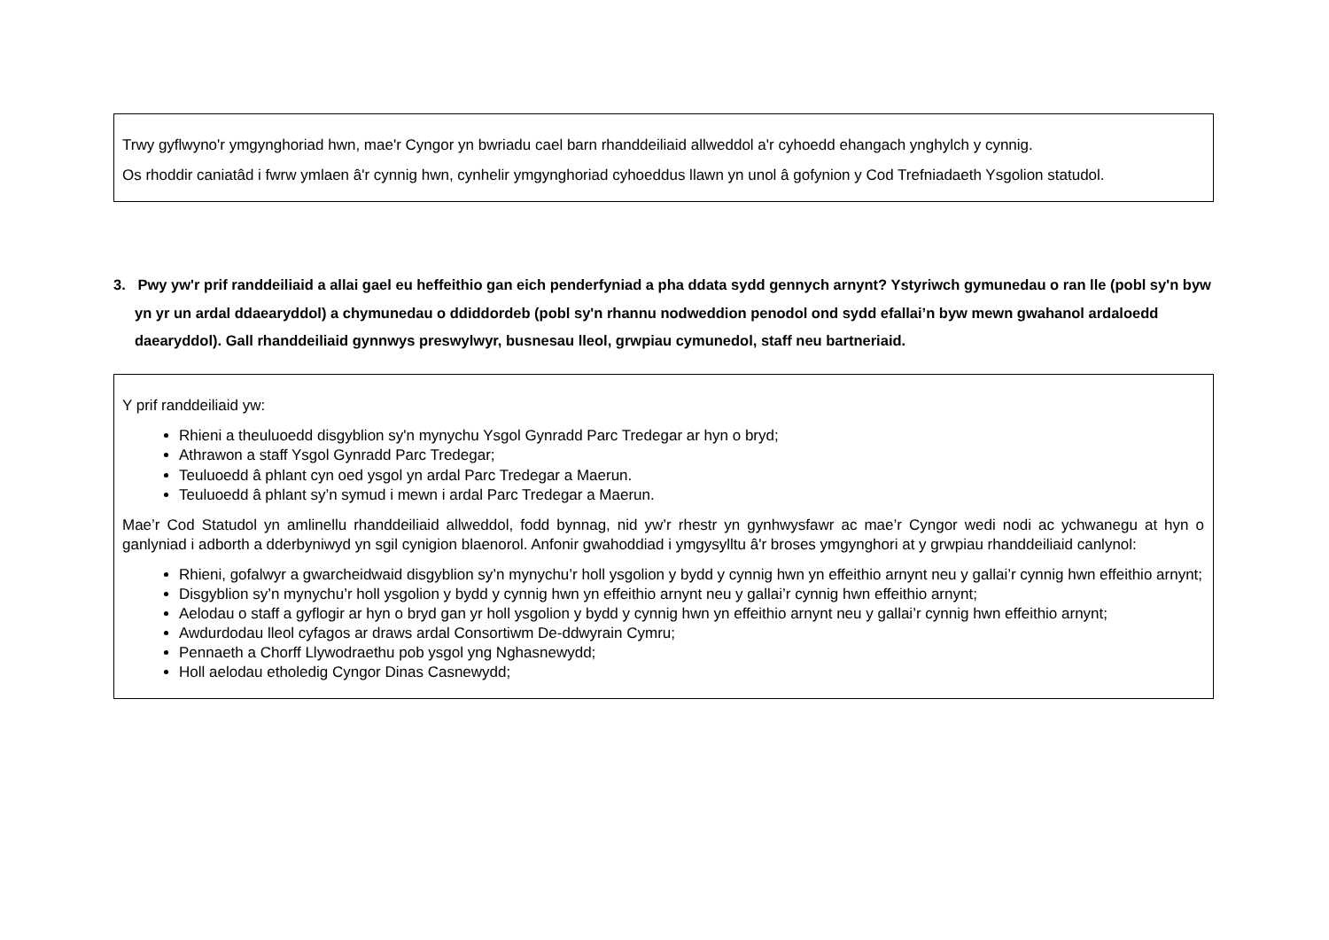Trwy gyflwyno'r ymgynghoriad hwn, mae'r Cyngor yn bwriadu cael barn rhanddeiliaid allweddol a'r cyhoedd ehangach ynghylch y cynnig.
Os rhoddir caniatâd i fwrw ymlaen â'r cynnig hwn, cynhelir ymgynghoriad cyhoeddus llawn yn unol â gofynion y Cod Trefniadaeth Ysgolion statudol.
3. Pwy yw'r prif randdeiliaid a allai gael eu heffeithio gan eich penderfyniad a pha ddata sydd gennych arnynt? Ystyriwch gymunedau o ran lle (pobl sy'n byw yn yr un ardal ddaearyddol) a chymunedau o ddiddordeb (pobl sy'n rhannu nodweddion penodol ond sydd efallai’n byw mewn gwahanol ardaloedd daearyddol). Gall rhanddeiliaid gynnwys preswylwyr, busnesau lleol, grwpiau cymunedol, staff neu bartneriaid.
Y prif randdeiliaid yw:
Rhieni a theuluoedd disgyblion sy'n mynychu Ysgol Gynradd Parc Tredegar ar hyn o bryd;
Athrawon a staff Ysgol Gynradd Parc Tredegar;
Teuluoedd â phlant cyn oed ysgol yn ardal Parc Tredegar a Maerun.
Teuluoedd â phlant sy’n symud i mewn i ardal Parc Tredegar a Maerun.
Mae’r Cod Statudol yn amlinellu rhanddeiliaid allweddol, fodd bynnag, nid yw’r rhestr yn gynhwysfawr ac mae’r Cyngor wedi nodi ac ychwanegu at hyn o ganlyniad i adborth a dderbyniwyd yn sgil cynigion blaenorol. Anfonir gwahoddiad i ymgysylltu â'r broses ymgynghori at y grwpiau rhanddeiliaid canlynol:
Rhieni, gofalwyr a gwarcheidwaid disgyblion sy’n mynychu’r holl ysgolion y bydd y cynnig hwn yn effeithio arnynt neu y gallai’r cynnig hwn effeithio arnynt;
Disgyblion sy’n mynychu’r holl ysgolion y bydd y cynnig hwn yn effeithio arnynt neu y gallai’r cynnig hwn effeithio arnynt;
Aelodau o staff a gyflogir ar hyn o bryd gan yr holl ysgolion y bydd y cynnig hwn yn effeithio arnynt neu y gallai’r cynnig hwn effeithio arnynt;
Awdurdodau lleol cyfagos ar draws ardal Consortiwm De-ddwyrain Cymru;
Pennaeth a Chorff Llywodraethu pob ysgol yng Nghasnewydd;
Holl aelodau etholedig Cyngor Dinas Casnewydd;